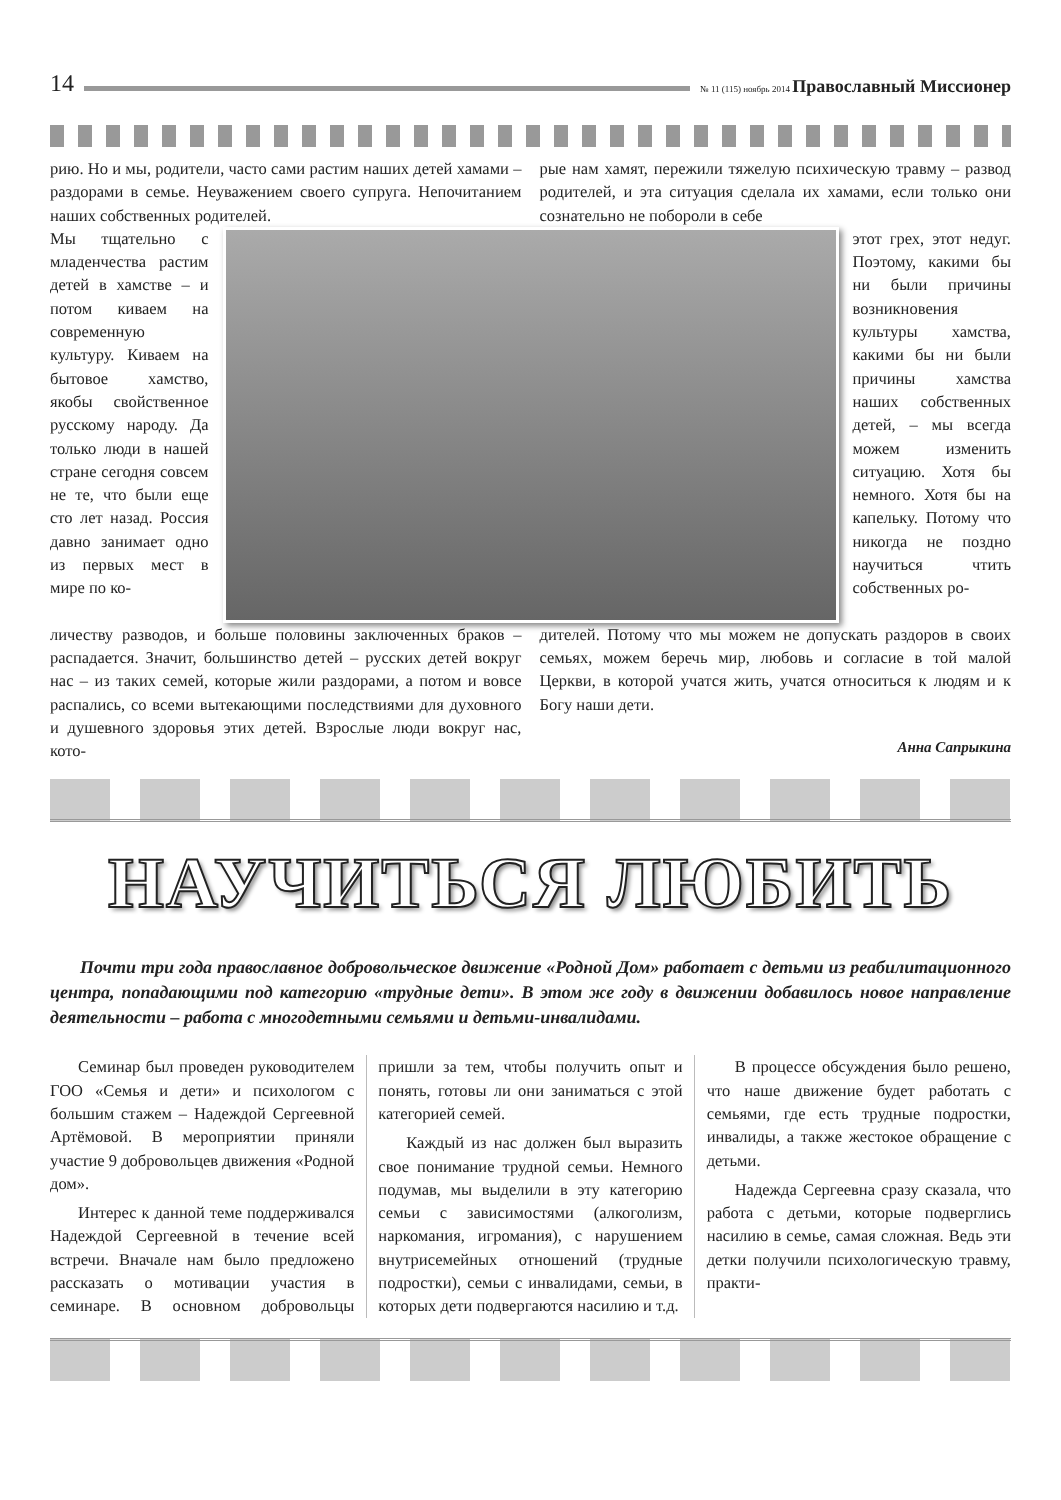14 № 11 (115) ноябрь 2014 Православный Миссионер
рию. Но и мы, родители, часто сами растим наших детей хамами – раздорами в семье. Неуважением своего супруга. Непочитанием наших собственных родителей.
рые нам хамят, пережили тяжелую психическую травму – развод родителей, и эта ситуация сделала их хамами, если только они сознательно не побороли в себе
Мы тщательно с младенчества растим детей в хамстве – и потом киваем на современную культуру. Киваем на бытовое хамство, якобы свойственное русскому народу. Да только люди в нашей стране сегодня совсем не те, что были еще сто лет назад. Россия давно занимает одно из первых мест в мире по ко-
этот грех, этот недуг. Поэтому, какими бы ни были причины возникновения культуры хамства, какими бы ни были причины хамства наших собственных детей, – мы всегда можем изменить ситуацию. Хотя бы немного. Хотя бы на капельку. Потому что никогда не поздно научиться чтить собственных ро-
личеству разводов, и больше половины заключенных браков – распадается. Значит, большинство детей – русских детей вокруг нас – из таких семей, которые жили раздорами, а потом и вовсе распались, со всеми вытекающими последствиями для духовного и душевного здоровья этих детей. Взрослые люди вокруг нас, кото-
дителей. Потому что мы можем не допускать раздоров в своих семьях, можем беречь мир, любовь и согласие в той малой Церкви, в которой учатся жить, учатся относиться к людям и к Богу наши дети.
Анна Сапрыкина
НАУЧИТЬСЯ ЛЮБИТЬ
Почти три года православное добровольческое движение «Родной Дом» работает с детьми из реабилитационного центра, попадающими под категорию «трудные дети». В этом же году в движении добавилось новое направление деятельности – работа с многодетными семьями и детьми-инвалидами.
Семинар был проведен руководителем ГОО «Семья и дети» и психологом с большим стажем – Надеждой Сергеевной Артёмовой. В мероприятии приняли участие 9 добровольцев движения «Родной дом».
Интерес к данной теме поддерживался Надеждой Сергеевной в течение всей встречи. Вначале нам было предложено рассказать о мотивации участия в семинаре. В основном добровольцы пришли за тем, чтобы получить опыт и понять, готовы ли они заниматься с этой категорией семей.
Каждый из нас должен был выразить свое понимание трудной семьи. Немного подумав, мы выделили в эту категорию семьи с зависимостями (алкоголизм, наркомания, игромания), с нарушением внутрисемейных отношений (трудные подростки), семьи с инвалидами, семьи, в которых дети подвергаются насилию и т.д.
В процессе обсуждения было решено, что наше движение будет работать с семьями, где есть трудные подростки, инвалиды, а также жестокое обращение с детьми.
Надежда Сергеевна сразу сказала, что работа с детьми, которые подверглись насилию в семье, самая сложная. Ведь эти детки получили психологическую травму, практи-